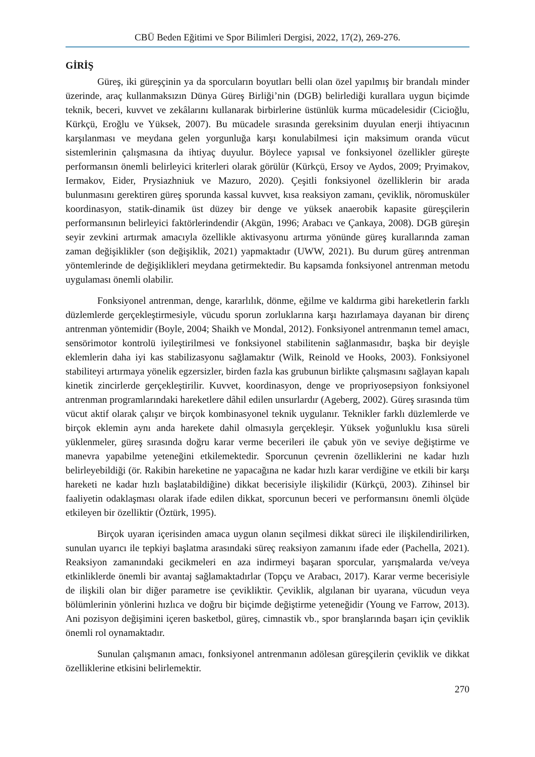CBÜ Beden Eğitimi ve Spor Bilimleri Dergisi, 2022, 17(2), 269-276.
GİRİŞ
Güreş, iki güreşçinin ya da sporcuların boyutları belli olan özel yapılmış bir brandalı minder üzerinde, araç kullanmaksızın Dünya Güreş Birliği’nin (DGB) belirlediği kurallara uygun biçimde teknik, beceri, kuvvet ve zekâlarını kullanarak birbirlerine üstünlük kurma mücadelesidir (Cicioğlu, Kürkçü, Eroğlu ve Yüksek, 2007). Bu mücadele sırasında gereksinim duyulan enerji ihtiyacının karşılanması ve meydana gelen yorgunluğa karşı konulabilmesi için maksimum oranda vücut sistemlerinin çalışmasına da ihtiyaç duyulur. Böylece yapısal ve fonksiyonel özellikler güreşte performansın önemli belirleyici kriterleri olarak görülür (Kürkçü, Ersoy ve Aydos, 2009; Pryimakov, Iermakov, Eider, Prysiazhniuk ve Mazuro, 2020). Çeşitli fonksiyonel özelliklerin bir arada bulunmasını gerektiren güreş sporunda kassal kuvvet, kısa reaksiyon zamanı, çeviklik, nöromusküler koordinasyon, statik-dinamik üst düzey bir denge ve yüksek anaerobik kapasite güreşçilerin performansının belirleyici faktörlerindendir (Akgün, 1996; Arabacı ve Çankaya, 2008). DGB güreşin seyir zevkini artırmak amacıyla özellikle aktivasyonu artırma yönünde güreş kurallarında zaman zaman değişiklikler (son değişiklik, 2021) yapmaktadır (UWW, 2021). Bu durum güreş antrenman yöntemlerinde de değişiklikleri meydana getirmektedir. Bu kapsamda fonksiyonel antrenman metodu uygulaması önemli olabilir.
Fonksiyonel antrenman, denge, kararlılık, dönme, eğilme ve kaldırma gibi hareketlerin farklı düzlemlerde gerçekleştirmesiyle, vücudu sporun zorluklarına karşı hazırlamaya dayanan bir direnç antrenman yöntemidir (Boyle, 2004; Shaikh ve Mondal, 2012). Fonksiyonel antrenmanın temel amacı, sensörimotor kontrolü iyileştirilmesi ve fonksiyonel stabilitenin sağlanmasıdır, başka bir deyişle eklemlerin daha iyi kas stabilizasyonu sağlamaktır (Wilk, Reinold ve Hooks, 2003). Fonksiyonel stabiliteyi artırmaya yönelik egzersizler, birden fazla kas grubunun birlikte çalışmasını sağlayan kapalı kinetik zincirlerde gerçekleştirilir. Kuvvet, koordinasyon, denge ve propriyosepsiyon fonksiyonel antrenman programlarındaki hareketlere dâhil edilen unsurlardır (Ageberg, 2002). Güreş sırasında tüm vücut aktif olarak çalışır ve birçok kombinasyonel teknik uygulanır. Teknikler farklı düzlemlerde ve birçok eklemin aynı anda harekete dahil olmasıyla gerçekleşir. Yüksek yoğunluklu kısa süreli yüklenmeler, güreş sırasında doğru karar verme becerileri ile çabuk yön ve seviye değiştirme ve manevra yapabilme yeteneğini etkilemektedir. Sporcunun çevrenin özelliklerini ne kadar hızlı belirleyebildiği (ör. Rakibin hareketine ne yapacağına ne kadar hızlı karar verdiğine ve etkili bir karşı hareketi ne kadar hızlı başlatabildiğine) dikkat becerisiyle ilişkilidir (Kürkçü, 2003). Zihinsel bir faaliyetin odaklaşması olarak ifade edilen dikkat, sporcunun beceri ve performansını önemli ölçüde etkileyen bir özelliktir (Öztürk, 1995).
Birçok uyaran içerisinden amaca uygun olanın seçilmesi dikkat süreci ile ilişkilendirilirken, sunulan uyarıcı ile tepkiyi başlatma arasındaki süreç reaksiyon zamanını ifade eder (Pachella, 2021). Reaksiyon zamanındaki gecikmeleri en aza indirmeyi başaran sporcular, yarışmalarda ve/veya etkinliklerde önemli bir avantaj sağlamaktadırlar (Topçu ve Arabacı, 2017). Karar verme becerisiyle de ilişkili olan bir diğer parametre ise çevikliktir. Çeviklik, algılanan bir uyarana, vücudun veya bölümlerinin yönlerini hızlıca ve doğru bir biçimde değiştirme yeteneğidir (Young ve Farrow, 2013). Ani pozisyon değişimini içeren basketbol, güreş, cimnastik vb., spor branşlarında başarı için çeviklik önemli rol oynamaktadır.
Sunulan çalışmanın amacı, fonksiyonel antrenmanın adölesan güreşçilerin çeviklik ve dikkat özelliklerine etkisini belirlemektir.
270